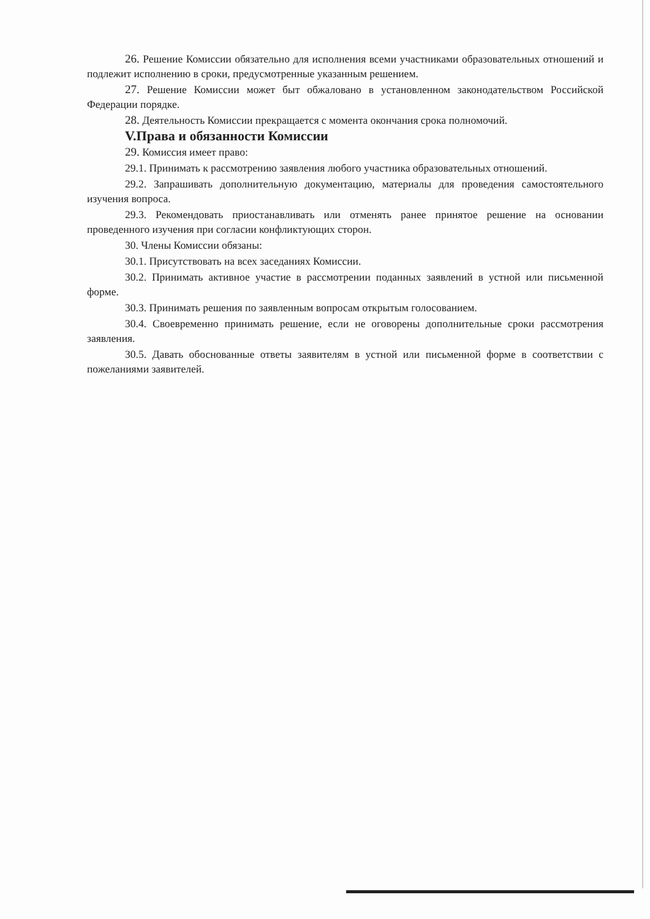26. Решение Комиссии обязательно для исполнения всеми участниками образовательных отношений и подлежит исполнению в сроки, предусмотренные указанным решением.
27. Решение Комиссии может быт обжаловано в установленном законодательством Российской Федерации порядке.
28. Деятельность Комиссии прекращается с момента окончания срока полномочий.
V.Права и обязанности Комиссии
29. Комиссия имеет право:
29.1. Принимать к рассмотрению заявления любого участника образовательных отношений.
29.2. Запрашивать дополнительную документацию, материалы для проведения самостоятельного изучения вопроса.
29.3. Рекомендовать приостанавливать или отменять ранее принятое решение на основании проведенного изучения при согласии конфликтующих сторон.
30. Члены Комиссии обязаны:
30.1. Присутствовать на всех заседаниях Комиссии.
30.2. Принимать активное участие в рассмотрении поданных заявлений в устной или письменной форме.
30.3. Принимать решения по заявленным вопросам открытым голосованием.
30.4. Своевременно принимать решение, если не оговорены дополнительные сроки рассмотрения заявления.
30.5. Давать обоснованные ответы заявителям в устной или письменной форме в соответствии с пожеланиями заявителей.